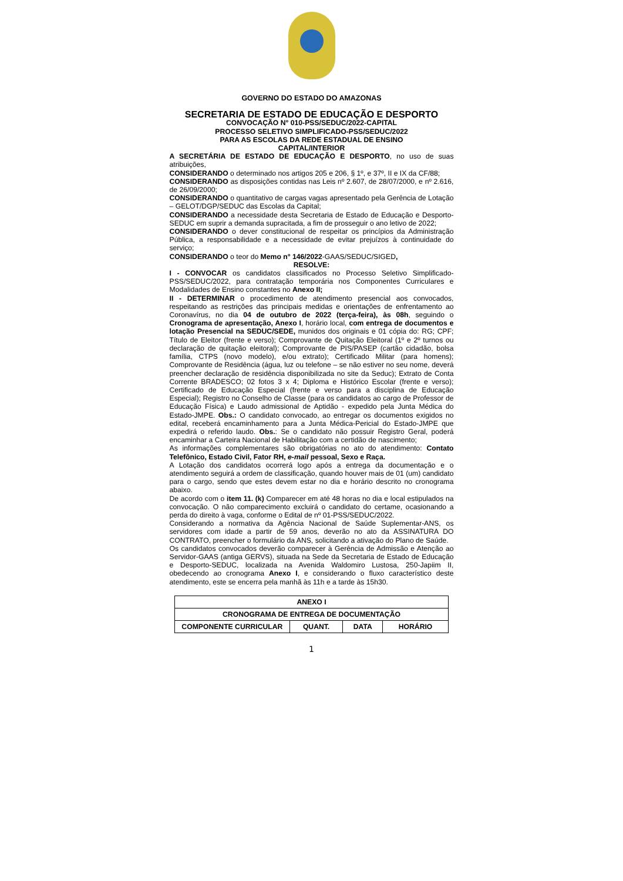GOVERNO DO ESTADO DO AMAZONAS
SECRETARIA DE ESTADO DE EDUCAÇÃO E DESPORTO
CONVOCAÇÃO N° 010-PSS/SEDUC/2022-CAPITAL
PROCESSO SELETIVO SIMPLIFICADO-PSS/SEDUC/2022
PARA AS ESCOLAS DA REDE ESTADUAL DE ENSINO
CAPITAL/INTERIOR
A SECRETÁRIA DE ESTADO DE EDUCAÇÃO E DESPORTO, no uso de suas atribuições,
CONSIDERANDO o determinado nos artigos 205 e 206, § 1º, e 37º, II e IX da CF/88;
CONSIDERANDO as disposições contidas nas Leis nº 2.607, de 28/07/2000, e nº 2.616, de 26/09/2000;
CONSIDERANDO o quantitativo de cargas vagas apresentado pela Gerência de Lotação – GELOT/DGP/SEDUC das Escolas da Capital;
CONSIDERANDO a necessidade desta Secretaria de Estado de Educação e Desporto-SEDUC em suprir a demanda supracitada, a fim de prosseguir o ano letivo de 2022;
CONSIDERANDO o dever constitucional de respeitar os princípios da Administração Pública, a responsabilidade e a necessidade de evitar prejuízos à continuidade do serviço;
CONSIDERANDO o teor do Memo n° 146/2022-GAAS/SEDUC/SIGED,
RESOLVE:
I - CONVOCAR os candidatos classificados no Processo Seletivo Simplificado-PSS/SEDUC/2022, para contratação temporária nos Componentes Curriculares e Modalidades de Ensino constantes no Anexo II;
II - DETERMINAR o procedimento de atendimento presencial aos convocados, respeitando as restrições das principais medidas e orientações de enfrentamento ao Coronavírus, no dia 04 de outubro de 2022 (terça-feira), às 08h, seguindo o Cronograma de apresentação, Anexo I, horário local, com entrega de documentos e lotação Presencial na SEDUC/SEDE, munidos dos originais e 01 cópia do: RG; CPF; Título de Eleitor (frente e verso); Comprovante de Quitação Eleitoral (1º e 2º turnos ou declaração de quitação eleitoral); Comprovante de PIS/PASEP (cartão cidadão, bolsa família, CTPS (novo modelo), e/ou extrato); Certificado Militar (para homens); Comprovante de Residência (água, luz ou telefone – se não estiver no seu nome, deverá preencher declaração de residência disponibilizada no site da Seduc); Extrato de Conta Corrente BRADESCO; 02 fotos 3 x 4; Diploma e Histórico Escolar (frente e verso); Certificado de Educação Especial (frente e verso para a disciplina de Educação Especial); Registro no Conselho de Classe (para os candidatos ao cargo de Professor de Educação Física) e Laudo admissional de Aptidão - expedido pela Junta Médica do Estado-JMPE. Obs.: O candidato convocado, ao entregar os documentos exigidos no edital, receberá encaminhamento para a Junta Médica-Pericial do Estado-JMPE que expedirá o referido laudo. Obs.: Se o candidato não possuir Registro Geral, poderá encaminhar a Carteira Nacional de Habilitação com a certidão de nascimento;
As informações complementares são obrigatórias no ato do atendimento: Contato Telefônico, Estado Civil, Fator RH, e-mail pessoal, Sexo e Raça.
A Lotação dos candidatos ocorrerá logo após a entrega da documentação e o atendimento seguirá a ordem de classificação, quando houver mais de 01 (um) candidato para o cargo, sendo que estes devem estar no dia e horário descrito no cronograma abaixo.
De acordo com o item 11. (k) Comparecer em até 48 horas no dia e local estipulados na convocação. O não comparecimento excluirá o candidato do certame, ocasionando a perda do direito à vaga, conforme o Edital de nº 01-PSS/SEDUC/2022.
Considerando a normativa da Agência Nacional de Saúde Suplementar-ANS, os servidores com idade a partir de 59 anos, deverão no ato da ASSINATURA DO CONTRATO, preencher o formulário da ANS, solicitando a ativação do Plano de Saúde.
Os candidatos convocados deverão comparecer à Gerência de Admissão e Atenção ao Servidor-GAAS (antiga GERVS), situada na Sede da Secretaria de Estado de Educação e Desporto-SEDUC, localizada na Avenida Waldomiro Lustosa, 250-Japiim II, obedecendo ao cronograma Anexo I, e considerando o fluxo característico deste atendimento, este se encerra pela manhã às 11h e a tarde às 15h30.
| ANEXO I | | | |
| --- | --- | --- | --- |
| CRONOGRAMA DE ENTREGA DE DOCUMENTAÇÃO | | | |
| COMPONENTE CURRICULAR | QUANT. | DATA | HORÁRIO |
1